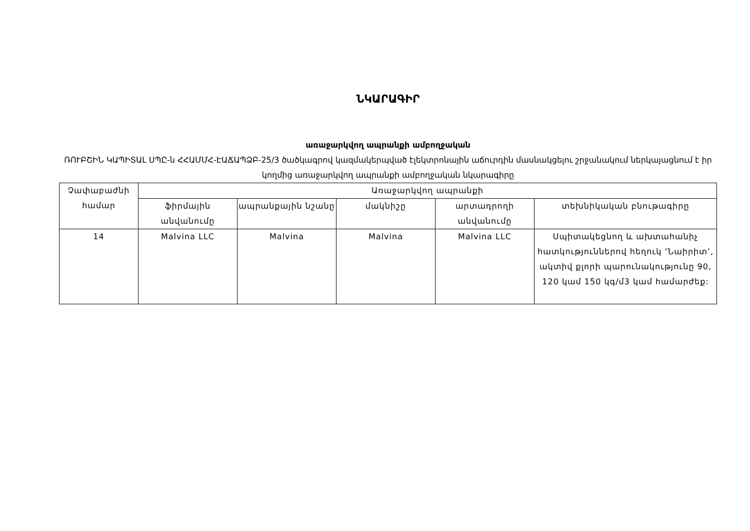ՆԿԱՐԱԳԻՐ
առաջարկվող ապրանքի ամբողջական
ՌՈՒԲՇԻՆ ԿԱՊԻՏԱԼ ՍՊԸ-ն ՀՀԱՄՄՀ-ԷԱՃԱՊՁԲ-25/3 ծածկագրով կազմակերպված էլեկտրոնային աճուրդին մասնակցելու շրջանակում ներկայացնում է իր կողմից առաջարկվող ապրանքի ամբողջական նկարագիրը
| Չափաբաժնի համար | Առաջարկվող ապրանքի | | | | |
| --- | --- | --- | --- | --- | --- |
| | ֆիրմային անվանումը | ապրանքային նշանը | մակնիշը | արտադրողի անվանումը | տեխնիկական բնութագիրը |
| 14 | Malvina LLC | Malvina | Malvina | Malvina LLC | Սպիտակեցնող և ախտահանիչ հատկություններով հեղուկ ‘Նաիրիտ’, ակտիվ քլորի պարունակությունը 90, 120 կամ 150 կգ/մ3 կամ համարժեք: |